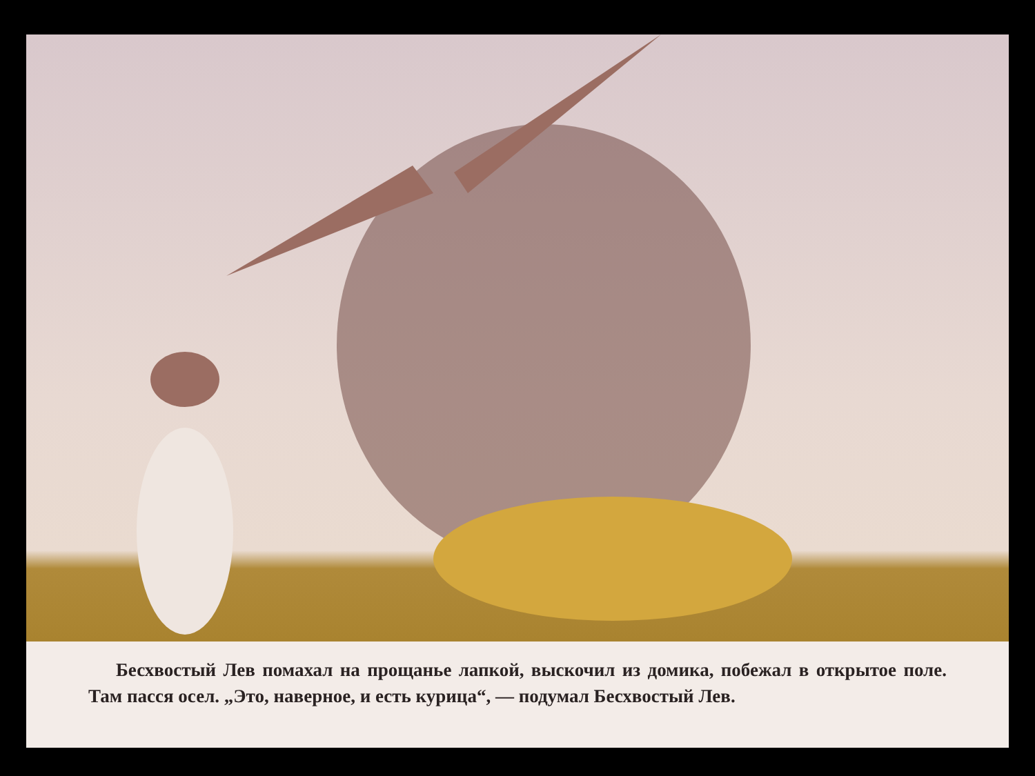Бесхвостый Лев помахал на прощанье лапкой, выскочил из домика, побежал в открытое поле. Там пасся осел. „Это, наверное, и есть курица“, — подумал Бесхвостый Лев.